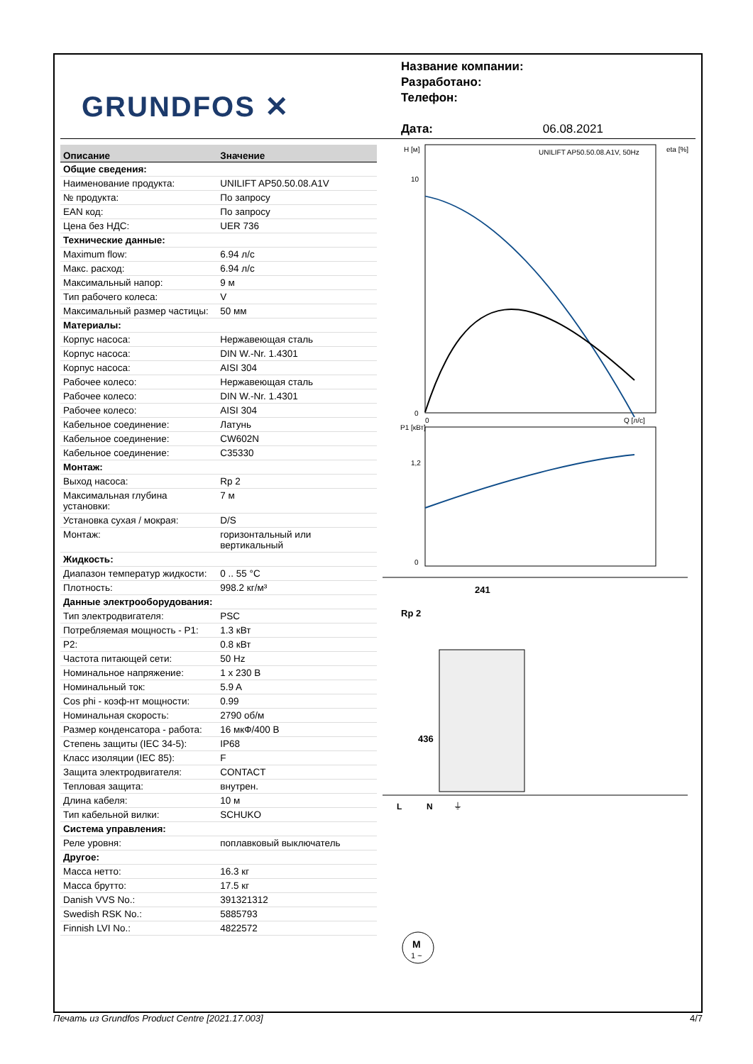GRUNDFOS ✕
Название компании:
Разработано:
Телефон:
Дата: 06.08.2021
| Описание | Значение |
| --- | --- |
| Общие сведения: | |
| Наименование продукта: | UNILIFT AP50.50.08.A1V |
| № продукта: | По запросу |
| EAN код: | По запросу |
| Цена без НДС: | UER 736 |
| Технические данные: | |
| Maximum flow: | 6.94 л/с |
| Макс. расход: | 6.94 л/с |
| Максимальный напор: | 9 м |
| Тип рабочего колеса: | V |
| Максимальный размер частицы: | 50 мм |
| Материалы: | |
| Корпус насоса: | Нержавеющая сталь |
| Корпус насоса: | DIN W.-Nr. 1.4301 |
| Корпус насоса: | AISI 304 |
| Рабочее колесо: | Нержавеющая сталь |
| Рабочее колесо: | DIN W.-Nr. 1.4301 |
| Рабочее колесо: | AISI 304 |
| Кабельное соединение: | Латунь |
| Кабельное соединение: | CW602N |
| Кабельное соединение: | C35330 |
| Монтаж: | |
| Выход насоса: | Rp 2 |
| Максимальная глубина установки: | 7 м |
| Установка сухая / мокрая: | D/S |
| Монтаж: | горизонтальный или вертикальный |
| Жидкость: | |
| Диапазон температур жидкости: | 0 .. 55 °C |
| Плотность: | 998.2 кг/м³ |
| Данные электрооборудования: | |
| Тип электродвигателя: | PSC |
| Потребляемая мощность - P1: | 1.3 кВт |
| P2: | 0.8 кВт |
| Частота питающей сети: | 50 Hz |
| Номинальное напряжение: | 1 x 230 В |
| Номинальный ток: | 5.9 A |
| Cos phi - коэф-нт мощности: | 0.99 |
| Номинальная скорость: | 2790 об/м |
| Размер конденсатора - работа: | 16 мкФ/400 В |
| Степень защиты (IEC 34-5): | IP68 |
| Класс изоляции (IEC 85): | F |
| Защита электродвигателя: | CONTACT |
| Тепловая защита: | внутрен. |
| Длина кабеля: | 10 м |
| Тип кабельной вилки: | SCHUKO |
| Система управления: | |
| Реле уровня: | поплавковый выключатель |
| Другое: | |
| Масса нетто: | 16.3 кг |
| Масса брутто: | 17.5 кг |
| Danish VVS No.: | 391321312 |
| Swedish RSK No.: | 5885793 |
| Finnish LVI No.: | 4822572 |
H [м]
eta [%]
UNILIFT AP50.50.08.A1V, 50Hz
10
0
0
Q [л/с]
P1 [кВт]
1,2
0
241
Rp 2
436
L
N
⏚
M
1 ~
Печать из Grundfos Product Centre [2021.17.003] 4/7